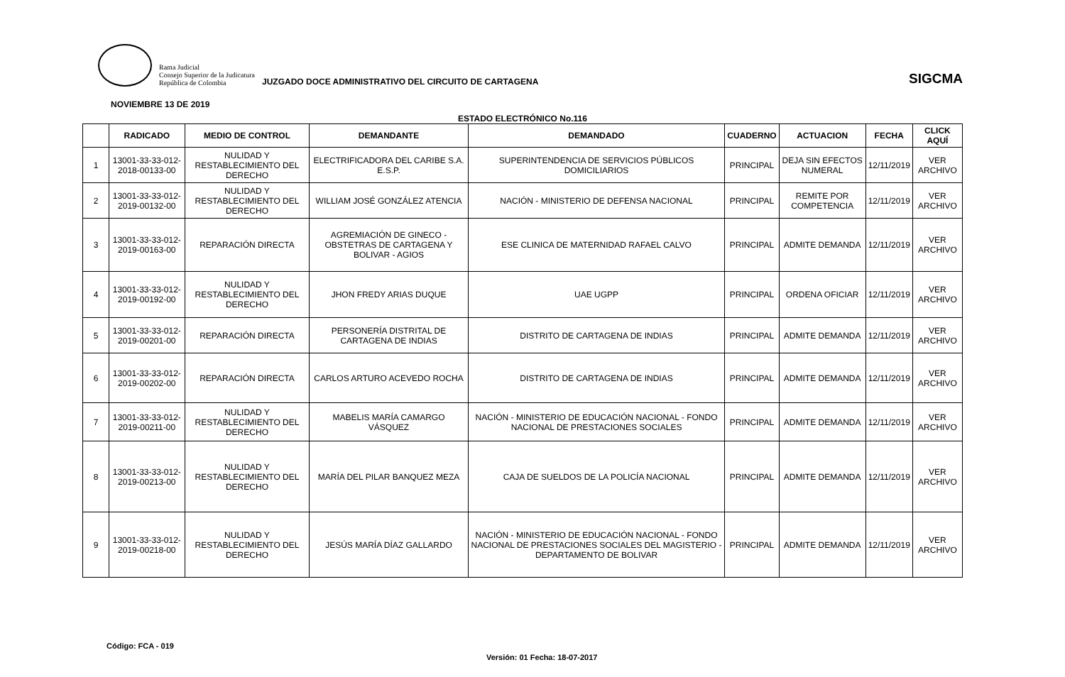Rama Judicial
Consejo Superior de la Judicatura
República de Colombia
JUZGADO DOCE ADMINISTRATIVO DEL CIRCUITO DE CARTAGENA
SIGCMA
NOVIEMBRE 13 DE 2019
ESTADO ELECTRÓNICO No.116
| | RADICADO | MEDIO DE CONTROL | DEMANDANTE | DEMANDADO | CUADERNO | ACTUACION | FECHA | CLICK AQUÍ |
| --- | --- | --- | --- | --- | --- | --- | --- | --- |
| 1 | 13001-33-33-012-2018-00133-00 | NULIDAD Y RESTABLECIMIENTO DEL DERECHO | ELECTRIFICADORA DEL CARIBE S.A. E.S.P. | SUPERINTENDENCIA DE SERVICIOS PÚBLICOS DOMICILIARIOS | PRINCIPAL | DEJA SIN EFECTOS NUMERAL | 12/11/2019 | VER ARCHIVO |
| 2 | 13001-33-33-012-2019-00132-00 | NULIDAD Y RESTABLECIMIENTO DEL DERECHO | WILLIAM JOSÉ GONZÁLEZ ATENCIA | NACIÓN - MINISTERIO DE DEFENSA NACIONAL | PRINCIPAL | REMITE POR COMPETENCIA | 12/11/2019 | VER ARCHIVO |
| 3 | 13001-33-33-012-2019-00163-00 | REPARACIÓN DIRECTA | AGREMIACIÓN DE GINECO - OBSTETRAS DE CARTAGENA Y BOLIVAR - AGIOS | ESE CLINICA DE MATERNIDAD RAFAEL CALVO | PRINCIPAL | ADMITE DEMANDA | 12/11/2019 | VER ARCHIVO |
| 4 | 13001-33-33-012-2019-00192-00 | NULIDAD Y RESTABLECIMIENTO DEL DERECHO | JHON FREDY ARIAS DUQUE | UAE UGPP | PRINCIPAL | ORDENA OFICIAR | 12/11/2019 | VER ARCHIVO |
| 5 | 13001-33-33-012-2019-00201-00 | REPARACIÓN DIRECTA | PERSONERÍA DISTRITAL DE CARTAGENA DE INDIAS | DISTRITO DE CARTAGENA DE INDIAS | PRINCIPAL | ADMITE DEMANDA | 12/11/2019 | VER ARCHIVO |
| 6 | 13001-33-33-012-2019-00202-00 | REPARACIÓN DIRECTA | CARLOS ARTURO ACEVEDO ROCHA | DISTRITO DE CARTAGENA DE INDIAS | PRINCIPAL | ADMITE DEMANDA | 12/11/2019 | VER ARCHIVO |
| 7 | 13001-33-33-012-2019-00211-00 | NULIDAD Y RESTABLECIMIENTO DEL DERECHO | MABELIS MARÍA CAMARGO VÁSQUEZ | NACIÓN - MINISTERIO DE EDUCACIÓN NACIONAL - FONDO NACIONAL DE PRESTACIONES SOCIALES | PRINCIPAL | ADMITE DEMANDA | 12/11/2019 | VER ARCHIVO |
| 8 | 13001-33-33-012-2019-00213-00 | NULIDAD Y RESTABLECIMIENTO DEL DERECHO | MARÍA DEL PILAR BANQUEZ MEZA | CAJA DE SUELDOS DE LA POLICÍA NACIONAL | PRINCIPAL | ADMITE DEMANDA | 12/11/2019 | VER ARCHIVO |
| 9 | 13001-33-33-012-2019-00218-00 | NULIDAD Y RESTABLECIMIENTO DEL DERECHO | JESÚS MARÍA DÍAZ GALLARDO | NACIÓN - MINISTERIO DE EDUCACIÓN NACIONAL - FONDO NACIONAL DE PRESTACIONES SOCIALES DEL MAGISTERIO - DEPARTAMENTO DE BOLIVAR | PRINCIPAL | ADMITE DEMANDA | 12/11/2019 | VER ARCHIVO |
Código: FCA - 019
Versión: 01 Fecha: 18-07-2017